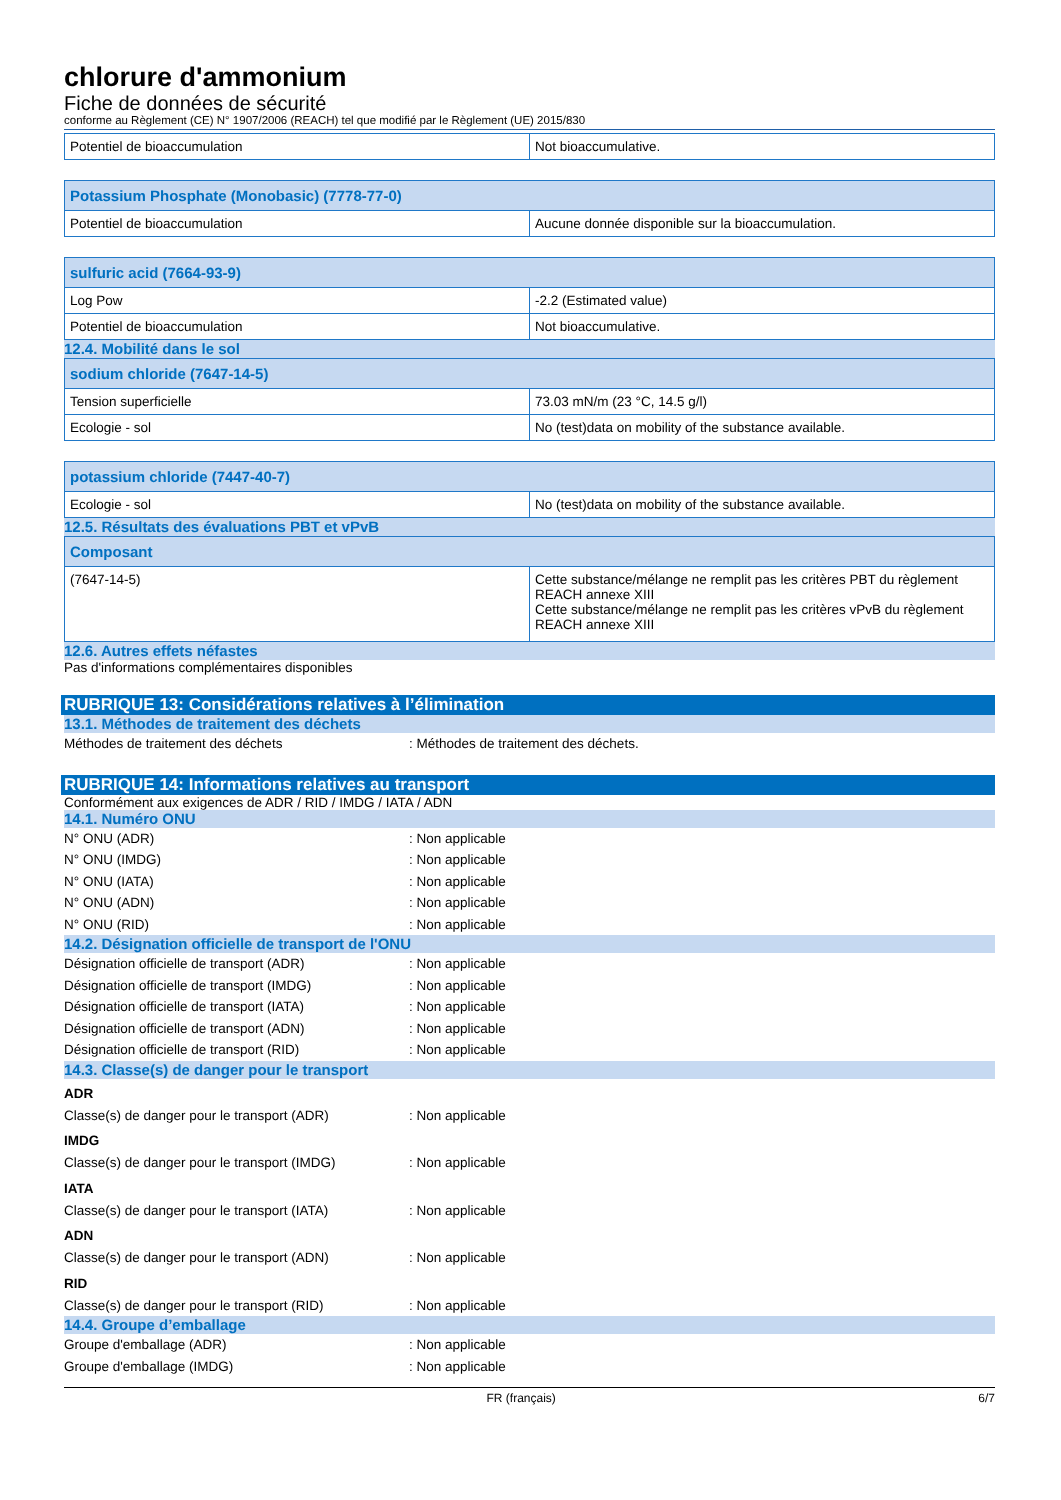chlorure d'ammonium
Fiche de données de sécurité
conforme au Règlement (CE) N° 1907/2006 (REACH) tel que modifié par le Règlement (UE) 2015/830
| Potentiel de bioaccumulation | Not bioaccumulative. |
| Potassium Phosphate (Monobasic) (7778-77-0) | |
| --- | --- |
| Potentiel de bioaccumulation | Aucune donnée disponible sur la bioaccumulation. |
| sulfuric acid (7664-93-9) | |
| --- | --- |
| Log Pow | -2.2 (Estimated value) |
| Potentiel de bioaccumulation | Not bioaccumulative. |
12.4. Mobilité dans le sol
| sodium chloride (7647-14-5) | |
| --- | --- |
| Tension superficielle | 73.03 mN/m (23 °C, 14.5 g/l) |
| Ecologie - sol | No (test)data on mobility of the substance available. |
| potassium chloride (7447-40-7) | |
| --- | --- |
| Ecologie - sol | No (test)data on mobility of the substance available. |
12.5. Résultats des évaluations PBT et vPvB
| Composant | |
| --- | --- |
| (7647-14-5) | Cette substance/mélange ne remplit pas les critères PBT du règlement REACH annexe XIII Cette substance/mélange ne remplit pas les critères vPvB du règlement REACH annexe XIII |
12.6. Autres effets néfastes
Pas d'informations complémentaires disponibles
RUBRIQUE 13: Considérations relatives à l’élimination
13.1. Méthodes de traitement des déchets
Méthodes de traitement des déchets: Méthodes de traitement des déchets.
RUBRIQUE 14: Informations relatives au transport
Conformément aux exigences de ADR / RID / IMDG / IATA / ADN
14.1. Numéro ONU
N° ONU (ADR): Non applicable
N° ONU (IMDG): Non applicable
N° ONU (IATA): Non applicable
N° ONU (ADN): Non applicable
N° ONU (RID): Non applicable
14.2. Désignation officielle de transport de l'ONU
Désignation officielle de transport (ADR): Non applicable
Désignation officielle de transport (IMDG): Non applicable
Désignation officielle de transport (IATA): Non applicable
Désignation officielle de transport (ADN): Non applicable
Désignation officielle de transport (RID): Non applicable
14.3. Classe(s) de danger pour le transport
ADR
Classe(s) de danger pour le transport (ADR): Non applicable
IMDG
Classe(s) de danger pour le transport (IMDG): Non applicable
IATA
Classe(s) de danger pour le transport (IATA): Non applicable
ADN
Classe(s) de danger pour le transport (ADN): Non applicable
RID
Classe(s) de danger pour le transport (RID): Non applicable
14.4. Groupe d’emballage
Groupe d'emballage (ADR): Non applicable
Groupe d'emballage (IMDG): Non applicable
FR (français) 6/7